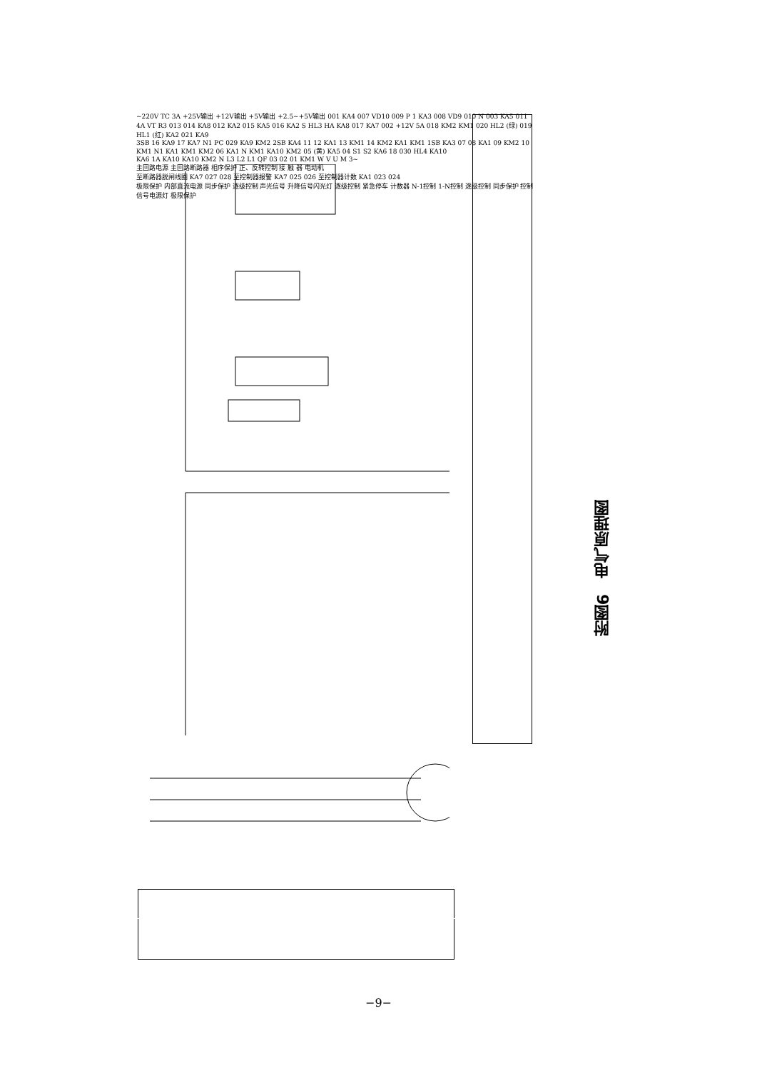~220V TC 3A +25V输出 +12V输出 +5V输出 +2.5~+5V输出 001 KA4 007 VD10 009 P 1 KA3 008 VD9 010 N 003 KA5 011 4A VT R3 013 014 KA8 012 KA2 015 KA5 016 KA2 S HL3 HA KA8 017 KA7 002 +12V 5A 018 KM2 KM1 020 HL2 (绿) 019 HL1 (红) KA2 021 KA9
3SB 16 KA9 17 KA7 N1 PC 029 KA9 KM2 2SB KA4 11 12 KA1 13 KM1 14 KM2 KA1 KM1 1SB KA3 07 08 KA1 09 KM2 10 KM1 N1 KA1 KM1 KM2 06 KA1 N KM1 KA10 KM2 05 (黄) KA5 04 S1 S2 KA6 18 030 HL4 KA10
KA6 1A KA10 KA10 KM2 N L3 L2 L1 QF 03 02 01 KM1 W V U M 3~
主回路电源 主回路断路器 相序保护 正、反转控制 接 触 器 电动机
至断路器脱闸线圈 KA7 027 028 至控制器报警 KA7 025 026 至控制器计数 KA1 023 024
极限保护 内部直流电源 同步保护 逐级控制 声光信号 升降信号闪光灯 逐级控制 紧急停车 计数器 N-1控制 1-N控制 逐级控制 同步保护 控制信号电源灯 极限保护
附图6　电气原理图
−9−